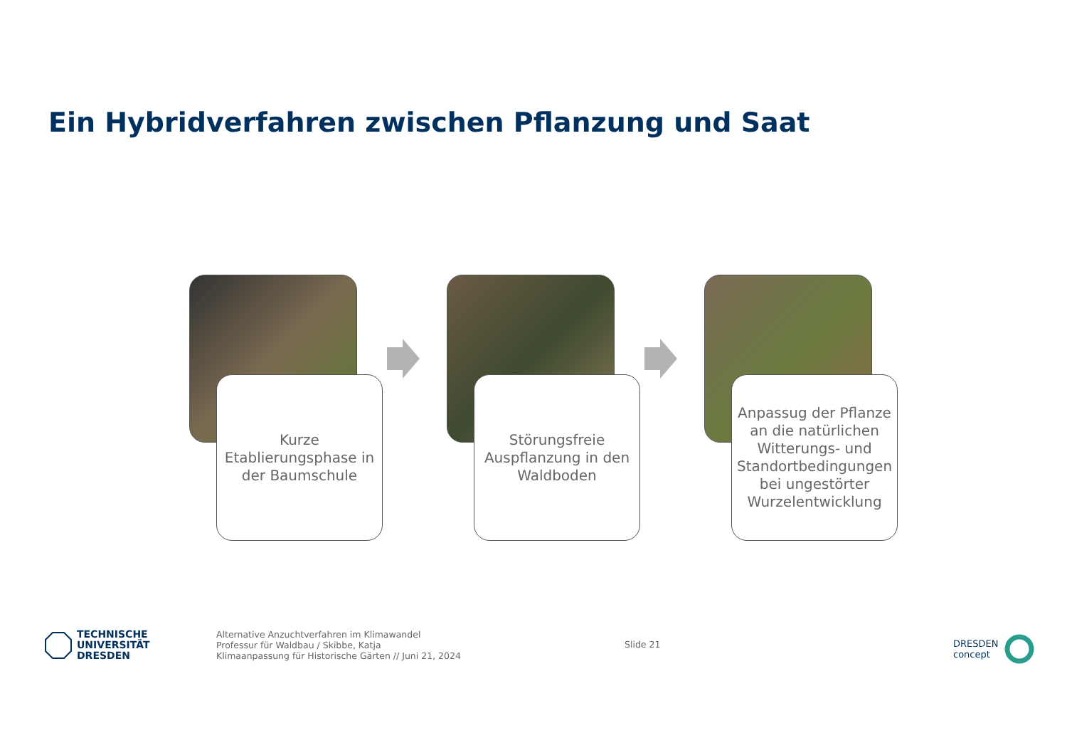Ein Hybridverfahren zwischen Pflanzung und Saat
Kurze
Etablierungsphase in
der Baumschule
Störungsfreie
Auspflanzung in den
Waldboden
Anpassug der Pflanze
an die natürlichen
Witterungs- und
Standortbedingungen
bei ungestörter
Wurzelentwicklung
TECHNISCHE
UNIVERSITÄT
DRESDEN
Alternative Anzuchtverfahren im Klimawandel
Professur für Waldbau / Skibbe, Katja
Klimaanpassung für Historische Gärten // Juni 21, 2024
Slide 21
DRESDEN
concept